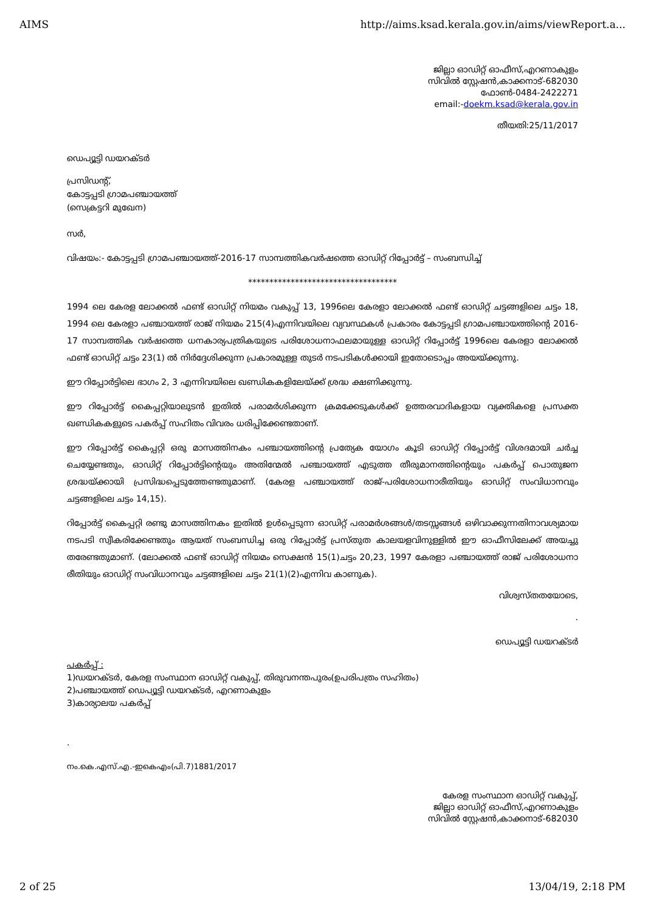AIMS http://aims.ksad.kerala.gov.in/aims/viewReport.a...
ജില്ലാ ഓഡിറ്റ് ഓഫീസ്,എറണാകുളം
സിവിൽ സ്റ്റേഷൻ,കാക്കനാട്-682030
ഫോൺ-0484-2422271
email:-doekm.ksad@kerala.gov.in
തീയതി:25/11/2017
ഡെപ്യൂട്ടി ഡയറക്ടർ
പ്രസിഡന്റ്,
കോട്ടപ്പടി ഗ്രാമപഞ്ചായത്ത്
(സെക്രട്ടറി മുഖേന)
സർ,
വിഷയം:- കോട്ടപ്പടി ഗ്രാമപഞ്ചായത്ത്-2016-17 സാമ്പത്തികവർഷത്തെ ഓഡിറ്റ് റിപ്പോർട്ട് – സംബന്ധിച്ച്
***********************************
1994 ലെ കേരള ലോക്കൽ ഫണ്ട് ഓഡിറ്റ് നിയമം വകുപ്പ് 13, 1996ലെ കേരളാ ലോക്കൽ ഫണ്ട് ഓഡിറ്റ് ചട്ടങ്ങളിലെ ചട്ടം 18, 1994 ലെ കേരളാ പഞ്ചായത്ത് രാജ് നിയമം 215(4)എന്നിവയിലെ വ്യവസ്ഥകൾ പ്രകാരം കോട്ടപ്പടി ഗ്രാമപഞ്ചായത്തിന്റെ 2016-17 സാമ്പത്തിക വർഷത്തെ ധനകാര്യപത്രികയുടെ പരിശോധനാഫലമായുള്ള ഓഡിറ്റ് റിപ്പോർട്ട് 1996ലെ കേരളാ ലോക്കൽ ഫണ്ട് ഓഡിറ്റ് ചട്ടം 23(1) ൽ നിർദ്ദേശിക്കുന്ന പ്രകാരമുള്ള തുടർ നടപടികൾക്കായി ഇതോടൊപ്പം അയയ്ക്കുന്നു.
ഈ റിപ്പോർട്ടിലെ ഭാഗം 2, 3 എന്നിവയിലെ ഖണ്ഡികകളിലേയ്ക്ക് ശ്രദ്ധ ക്ഷണിക്കുന്നു.
ഈ റിപ്പോർട്ട് കൈപ്പറ്റിയാലുടൻ ഇതിൽ പരാമർശിക്കുന്ന ക്രമക്കേടുകൾക്ക് ഉത്തരവാദികളായ വ്യക്തികളെ പ്രസക്ത ഖണ്ഡികകളുടെ പകർപ്പ് സഹിതം വിവരം ധരിപ്പിക്കേണ്ടതാണ്.
ഈ റിപ്പോർട്ട് കൈപ്പറ്റി ഒരു മാസത്തിനകം പഞ്ചായത്തിന്റെ പ്രത്യേക യോഗം കൂടി ഓഡിറ്റ് റിപ്പോർട്ട് വിശദമായി ചർച്ച ചെയ്യേണ്ടതും, ഓഡിറ്റ് റിപ്പോർട്ടിന്റെയും അതിന്മേൽ പഞ്ചായത്ത് എടുത്ത തീരുമാനത്തിന്റെയും പകർപ്പ് പൊതുജന ശ്രദ്ധയ്ക്കായി പ്രസിദ്ധപ്പെടുത്തേണ്ടതുമാണ്. (കേരള പഞ്ചായത്ത് രാജ്-പരിശോധനാരീതിയും ഓഡിറ്റ് സംവിധാനവും ചട്ടങ്ങളിലെ ചട്ടം 14,15).
റിപ്പോർട്ട് കൈപ്പറ്റി രണ്ടു മാസത്തിനകം ഇതിൽ ഉൾപ്പെടുന്ന ഓഡിറ്റ് പരാമർശങ്ങൾ/തടസ്സങ്ങൾ ഒഴിവാക്കുന്നതിനാവശ്യമായ നടപടി സ്വീകരിക്കേണ്ടതും ആയത് സംബന്ധിച്ച ഒരു റിപ്പോർട്ട് പ്രസ്തുത കാലയളവിനുള്ളിൽ ഈ ഓഫീസിലേക്ക് അയച്ചു തരേണ്ടതുമാണ്. (ലോക്കൽ ഫണ്ട് ഓഡിറ്റ് നിയമം സെക്ഷൻ 15(1)ചട്ടം 20,23, 1997 കേരളാ പഞ്ചായത്ത് രാജ് പരിശോധനാ രീതിയും ഓഡിറ്റ് സംവിധാനവും ചട്ടങ്ങളിലെ ചട്ടം 21(1)(2)എന്നിവ കാണുക).
വിശ്വസ്തതയോടെ,
.
ഡെപ്യൂട്ടി ഡയറക്ടർ
പകർപ്പ് :
1)ഡയറക്ടർ, കേരള സംസ്ഥാന ഓഡിറ്റ് വകുപ്പ്, തിരുവനന്തപുരം(ഉപരിപത്രം സഹിതം)
2)പഞ്ചായത്ത് ഡെപ്യൂട്ടി ഡയറക്ടർ, എറണാകുളം
3)കാര്യാലയ പകർപ്പ്
.
നം.കെ.എസ്.എ.-ഇകെഎം(പി.7)1881/2017
കേരള സംസ്ഥാന ഓഡിറ്റ് വകുപ്പ്,
ജില്ലാ ഓഡിറ്റ് ഓഫീസ്,എറണാകുളം
സിവിൽ സ്റ്റേഷൻ,കാക്കനാട്-682030
2 of 25 13/04/19, 2:18 PM